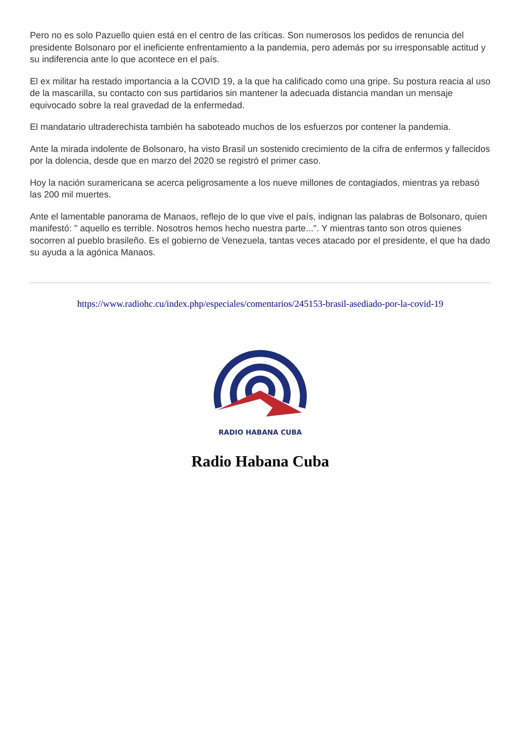Pero no es solo Pazuello quien está en el centro de las críticas. Son numerosos los pedidos de renuncia del presidente Bolsonaro por el ineficiente enfrentamiento a la pandemia, pero además por su irresponsable actitud y su indiferencia ante lo que acontece en el país.
El ex militar ha restado importancia a la COVID 19, a la que ha calificado como una gripe. Su postura reacia al uso de la mascarilla, su contacto con sus partidarios sin mantener la adecuada distancia mandan un mensaje equivocado sobre la real gravedad de la enfermedad.
El mandatario ultraderechista también ha saboteado muchos de los esfuerzos por contener la pandemia.
Ante la mirada indolente de Bolsonaro, ha visto Brasil un sostenido crecimiento de la cifra de enfermos y fallecidos por la dolencia, desde que en marzo del 2020 se registró el primer caso.
Hoy la nación suramericana se acerca peligrosamente a los nueve millones de contagiados, mientras ya rebasó las 200 mil muertes.
Ante el lamentable panorama de Manaos, reflejo de lo que vive el país, indignan las palabras de Bolsonaro, quien manifestó: " aquello es terrible. Nosotros hemos hecho nuestra parte...". Y mientras tanto son otros quienes socorren al pueblo brasileño. Es el gobierno de Venezuela, tantas veces atacado por el presidente, el que ha dado su ayuda a la agónica Manaos.
https://www.radiohc.cu/index.php/especiales/comentarios/245153-brasil-asediado-por-la-covid-19
RADIO HABANA CUBA
Radio Habana Cuba